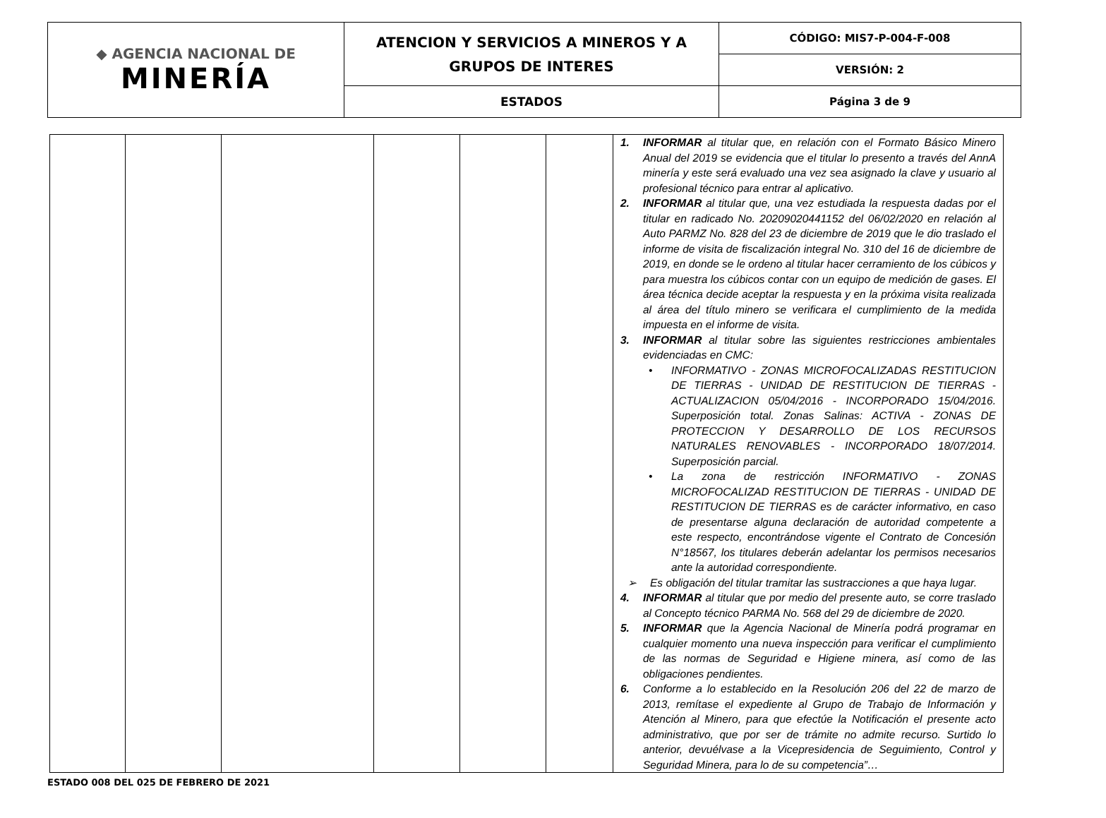| ◆ AGENCIA NACIONAL DE MINERÍA | ATENCION Y SERVICIOS A MINEROS Y A GRUPOS DE INTERES | CÓDIGO: MIS7-P-004-F-008 |
| | | VERSIÓN: 2 |
| | ESTADOS | Página 3 de 9 |
| | | | | | | 1. INFORMAR al titular que, en relación con el Formato Básico Minero Anual del 2019 se evidencia que el titular lo presento a través del AnnA minería y este será evaluado una vez sea asignado la clave y usuario al profesional técnico para entrar al aplicativo. 2. INFORMAR al titular que, una vez estudiada la respuesta dadas por el titular en radicado No. 20209020441152 del 06/02/2020 en relación al Auto PARMZ No. 828 del 23 de diciembre de 2019 que le dio traslado el informe de visita de fiscalización integral No. 310 del 16 de diciembre de 2019, en donde se le ordeno al titular hacer cerramiento de los cúbicos y para muestra los cúbicos contar con un equipo de medición de gases. El área técnica decide aceptar la respuesta y en la próxima visita realizada al área del título minero se verificara el cumplimiento de la medida impuesta en el informe de visita. 3. INFORMAR al titular sobre las siguientes restricciones ambientales evidenciadas en CMC: • INFORMATIVO - ZONAS MICROFOCALIZADAS RESTITUCION DE TIERRAS - UNIDAD DE RESTITUCION DE TIERRAS - ACTUALIZACION 05/04/2016 - INCORPORADO 15/04/2016. Superposición total. Zonas Salinas: ACTIVA - ZONAS DE PROTECCION Y DESARROLLO DE LOS RECURSOS NATURALES RENOVABLES - INCORPORADO 18/07/2014. Superposición parcial. • La zona de restricción INFORMATIVO - ZONAS MICROFOCALIZAD RESTITUCION DE TIERRAS - UNIDAD DE RESTITUCION DE TIERRAS es de carácter informativo, en caso de presentarse alguna declaración de autoridad competente a este respecto, encontrándose vigente el Contrato de Concesión N°18567, los titulares deberán adelantar los permisos necesarios ante la autoridad correspondiente. ➢ Es obligación del titular tramitar las sustracciones a que haya lugar. 4. INFORMAR al titular que por medio del presente auto, se corre traslado al Concepto técnico PARMA No. 568 del 29 de diciembre de 2020. 5. INFORMAR que la Agencia Nacional de Minería podrá programar en cualquier momento una nueva inspección para verificar el cumplimiento de las normas de Seguridad e Higiene minera, así como de las obligaciones pendientes. 6. Conforme a lo establecido en la Resolución 206 del 22 de marzo de 2013, remítase el expediente al Grupo de Trabajo de Información y Atención al Minero, para que efectúe la Notificación el presente acto administrativo, que por ser de trámite no admite recurso. Surtido lo anterior, devuélvase a la Vicepresidencia de Seguimiento, Control y Seguridad Minera, para lo de su competencia”… |
ESTADO 008 DEL 025 DE FEBRERO DE 2021